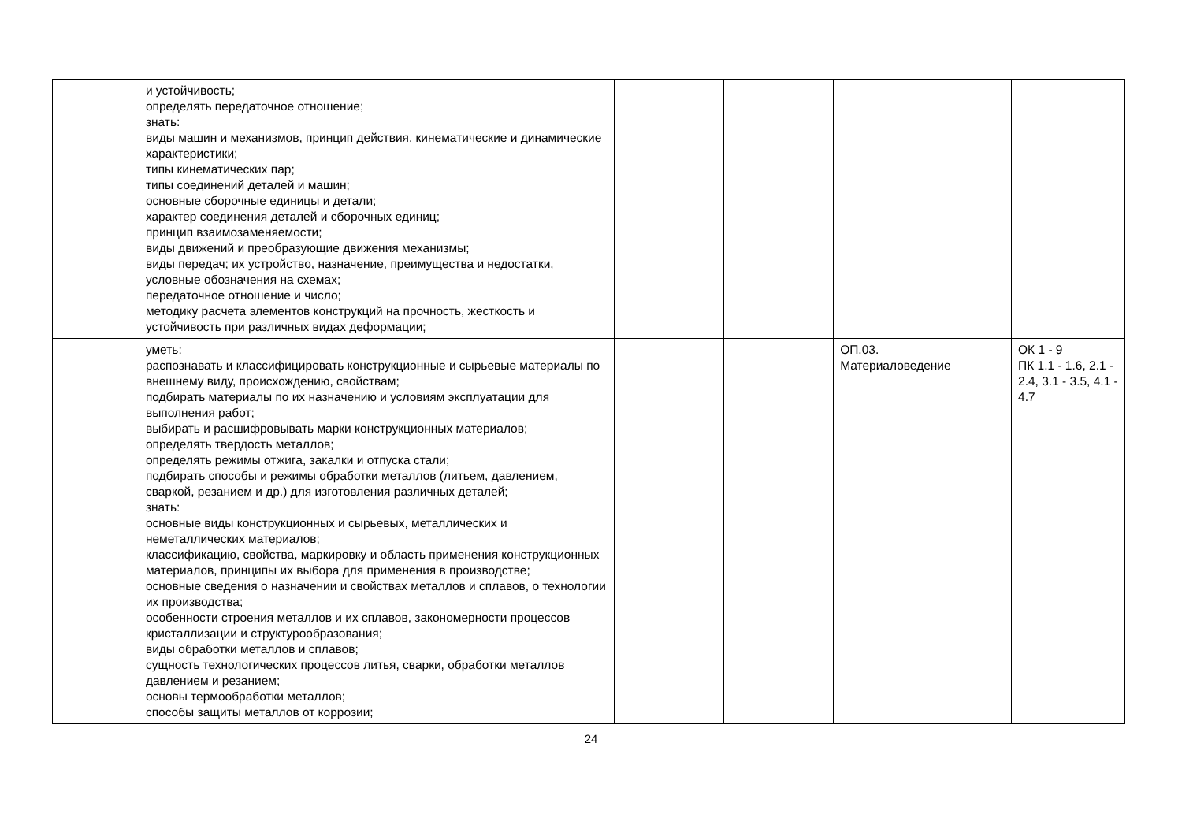| | и устойчивость; определять передаточное отношение; знать: виды машин и механизмов, принцип действия, кинематические и динамические характеристики; типы кинематических пар; типы соединений деталей и машин; основные сборочные единицы и детали; характер соединения деталей и сборочных единиц; принцип взаимозаменяемости; виды движений и преобразующие движения механизмы; виды передач; их устройство, назначение, преимущества и недостатки, условные обозначения на схемах; передаточное отношение и число; методику расчета элементов конструкций на прочность, жесткость и устойчивость при различных видах деформации; | | | | |
| | уметь: распознавать и классифицировать конструкционные и сырьевые материалы по внешнему виду, происхождению, свойствам; подбирать материалы по их назначению и условиям эксплуатации для выполнения работ; выбирать и расшифровывать марки конструкционных материалов; определять твердость металлов; определять режимы отжига, закалки и отпуска стали; подбирать способы и режимы обработки металлов (литьем, давлением, сваркой, резанием и др.) для изготовления различных деталей; знать: основные виды конструкционных и сырьевых, металлических и неметаллических материалов; классификацию, свойства, маркировку и область применения конструкционных материалов, принципы их выбора для применения в производстве; основные сведения о назначении и свойствах металлов и сплавов, о технологии их производства; особенности строения металлов и их сплавов, закономерности процессов кристаллизации и структурообразования; виды обработки металлов и сплавов; сущность технологических процессов литья, сварки, обработки металлов давлением и резанием; основы термообработки металлов; способы защиты металлов от коррозии; | | | ОП.03. Материаловедение | ОК 1 - 9 ПК 1.1 - 1.6, 2.1 - 2.4, 3.1 - 3.5, 4.1 - 4.7 |
24